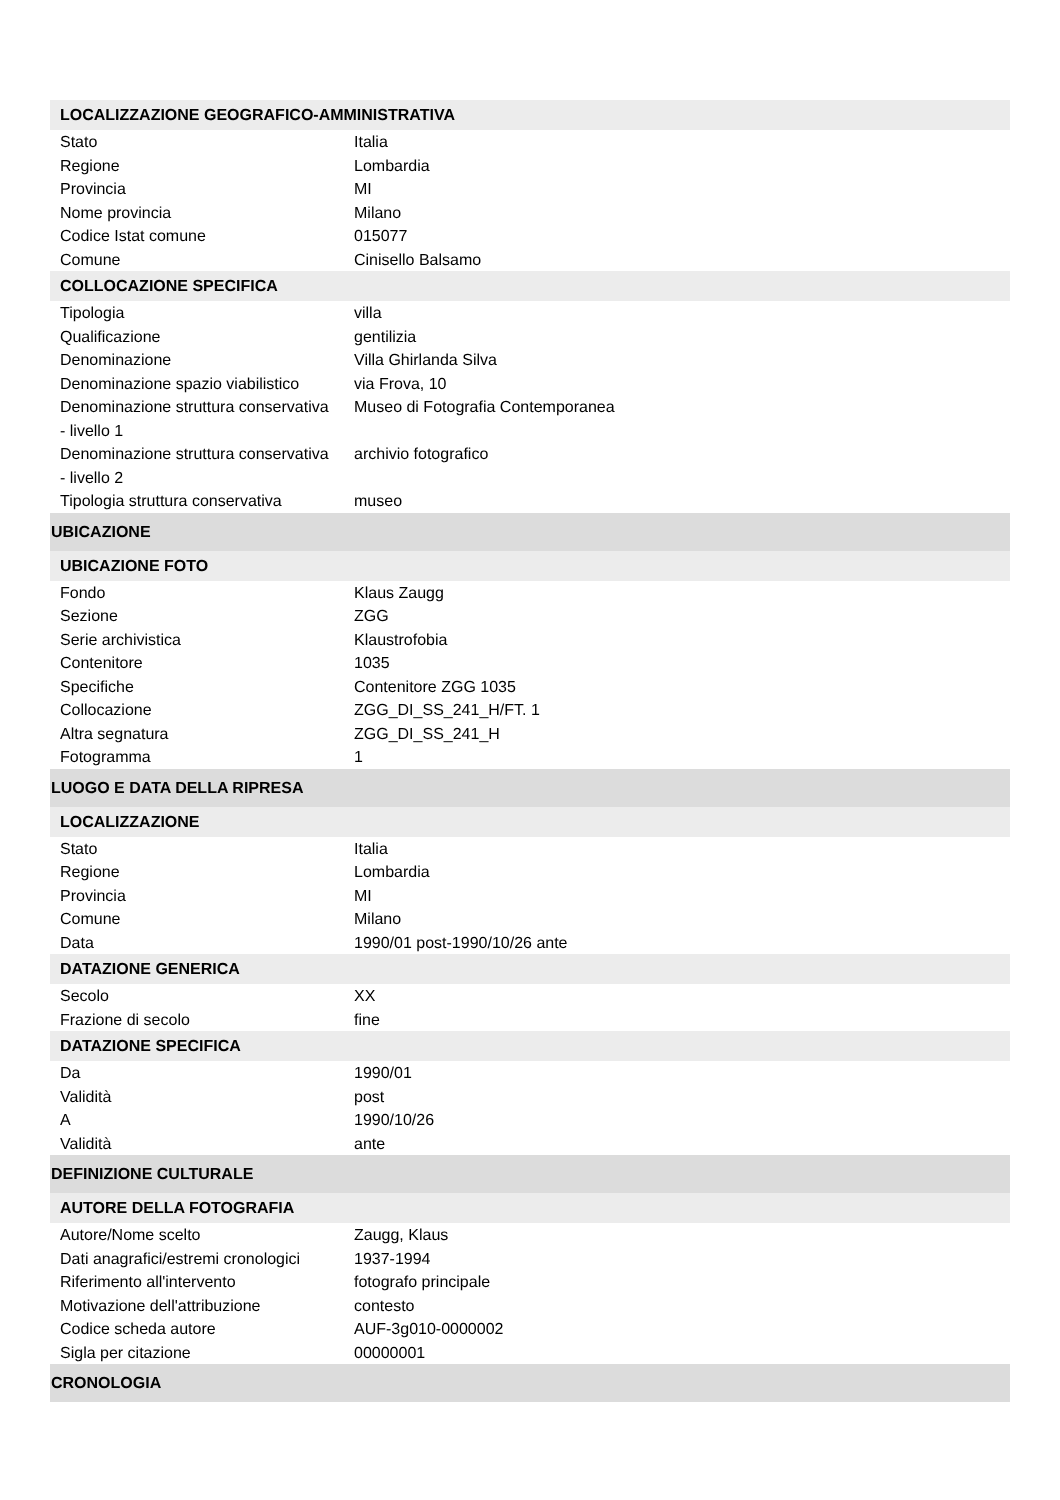| LOCALIZZAZIONE GEOGRAFICO-AMMINISTRATIVA | |
| Stato | Italia |
| Regione | Lombardia |
| Provincia | MI |
| Nome provincia | Milano |
| Codice Istat comune | 015077 |
| Comune | Cinisello Balsamo |
| COLLOCAZIONE SPECIFICA | |
| Tipologia | villa |
| Qualificazione | gentilizia |
| Denominazione | Villa Ghirlanda Silva |
| Denominazione spazio viabilistico | via Frova, 10 |
| Denominazione struttura conservativa - livello 1 | Museo di Fotografia Contemporanea |
| Denominazione struttura conservativa - livello 2 | archivio fotografico |
| Tipologia struttura conservativa | museo |
| UBICAZIONE | |
| UBICAZIONE FOTO | |
| Fondo | Klaus Zaugg |
| Sezione | ZGG |
| Serie archivistica | Klaustrofobia |
| Contenitore | 1035 |
| Specifiche | Contenitore ZGG 1035 |
| Collocazione | ZGG_DI_SS_241_H/FT. 1 |
| Altra segnatura | ZGG_DI_SS_241_H |
| Fotogramma | 1 |
| LUOGO E DATA DELLA RIPRESA | |
| LOCALIZZAZIONE | |
| Stato | Italia |
| Regione | Lombardia |
| Provincia | MI |
| Comune | Milano |
| Data | 1990/01 post-1990/10/26 ante |
| DATAZIONE GENERICA | |
| Secolo | XX |
| Frazione di secolo | fine |
| DATAZIONE SPECIFICA | |
| Da | 1990/01 |
| Validità | post |
| A | 1990/10/26 |
| Validità | ante |
| DEFINIZIONE CULTURALE | |
| AUTORE DELLA FOTOGRAFIA | |
| Autore/Nome scelto | Zaugg, Klaus |
| Dati anagrafici/estremi cronologici | 1937-1994 |
| Riferimento all'intervento | fotografo principale |
| Motivazione dell'attribuzione | contesto |
| Codice scheda autore | AUF-3g010-0000002 |
| Sigla per citazione | 00000001 |
| CRONOLOGIA | |